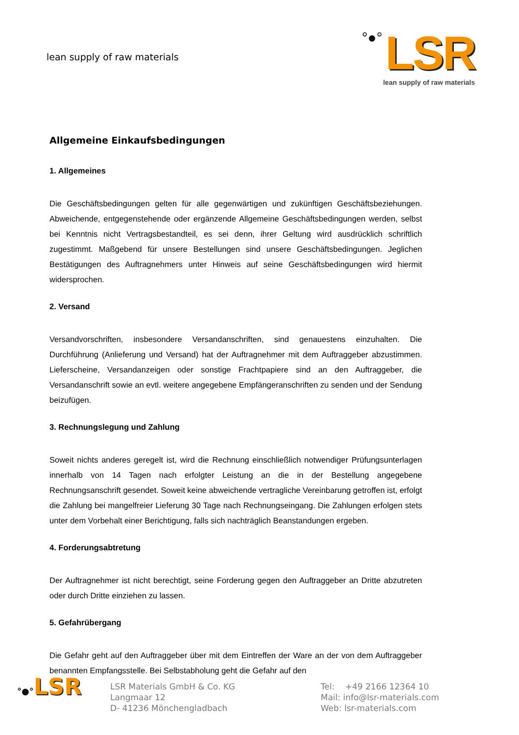lean supply of raw materials
°●° LSR
lean supply of raw materials
Allgemeine Einkaufsbedingungen
1. Allgemeines
Die Geschäftsbedingungen gelten für alle gegenwärtigen und zukünftigen Geschäftsbeziehungen. Abweichende, entgegenstehende oder ergänzende Allgemeine Geschäftsbedingungen werden, selbst bei Kenntnis nicht Vertragsbestandteil, es sei denn, ihrer Geltung wird ausdrücklich schriftlich zugestimmt. Maßgebend für unsere Bestellungen sind unsere Geschäftsbedingungen. Jeglichen Bestätigungen des Auftragnehmers unter Hinweis auf seine Geschäftsbedingungen wird hiermit widersprochen.
2. Versand
Versandvorschriften, insbesondere Versandanschriften, sind genauestens einzuhalten. Die Durchführung (Anlieferung und Versand) hat der Auftragnehmer mit dem Auftraggeber abzustimmen. Lieferscheine, Versandanzeigen oder sonstige Frachtpapiere sind an den Auftraggeber, die Versandanschrift sowie an evtl. weitere angegebene Empfängeranschriften zu senden und der Sendung beizufügen.
3. Rechnungslegung und Zahlung
Soweit nichts anderes geregelt ist, wird die Rechnung einschließlich notwendiger Prüfungsunterlagen innerhalb von 14 Tagen nach erfolgter Leistung an die in der Bestellung angegebene Rechnungsanschrift gesendet. Soweit keine abweichende vertragliche Vereinbarung getroffen ist, erfolgt die Zahlung bei mangelfreier Lieferung 30 Tage nach Rechnungseingang. Die Zahlungen erfolgen stets unter dem Vorbehalt einer Berichtigung, falls sich nachträglich Beanstandungen ergeben.
4. Forderungsabtretung
Der Auftragnehmer ist nicht berechtigt, seine Forderung gegen den Auftraggeber an Dritte abzutreten oder durch Dritte einziehen zu lassen.
5. Gefahrübergang
Die Gefahr geht auf den Auftraggeber über mit dem Eintreffen der Ware an der von dem Auftraggeber benannten Empfangsstelle. Bei Selbstabholung geht die Gefahr auf den
°●°LSR
LSR Materials GmbH & Co. KG
Langmaar 12
D- 41236 Mönchengladbach
Tel: +49 2166 12364 10
Mail: info@lsr-materials.com
Web: lsr-materials.com